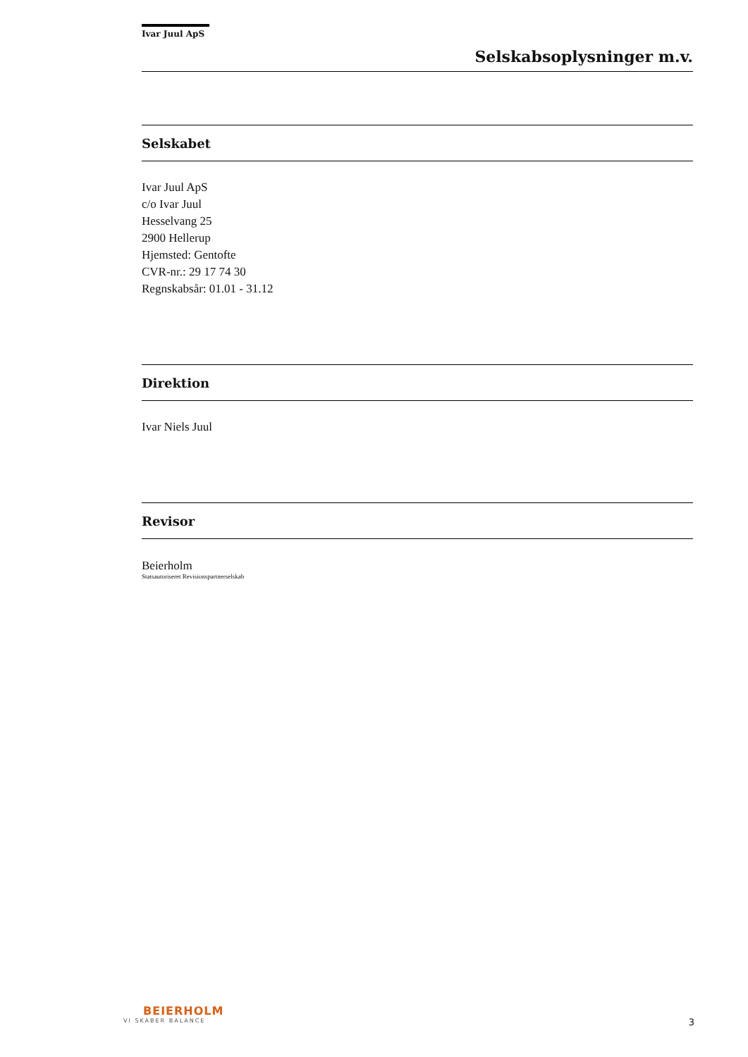Ivar Juul ApS
Selskabsoplysninger m.v.
Selskabet
Ivar Juul ApS
c/o Ivar Juul
Hesselvang 25
2900 Hellerup
Hjemsted: Gentofte
CVR-nr.: 29 17 74 30
Regnskabsår: 01.01 - 31.12
Direktion
Ivar Niels Juul
Revisor
Beierholm
Statsautoriseret Revisionspartnerselskab
BEIERHOLM
VI SKABER BALANCE
3